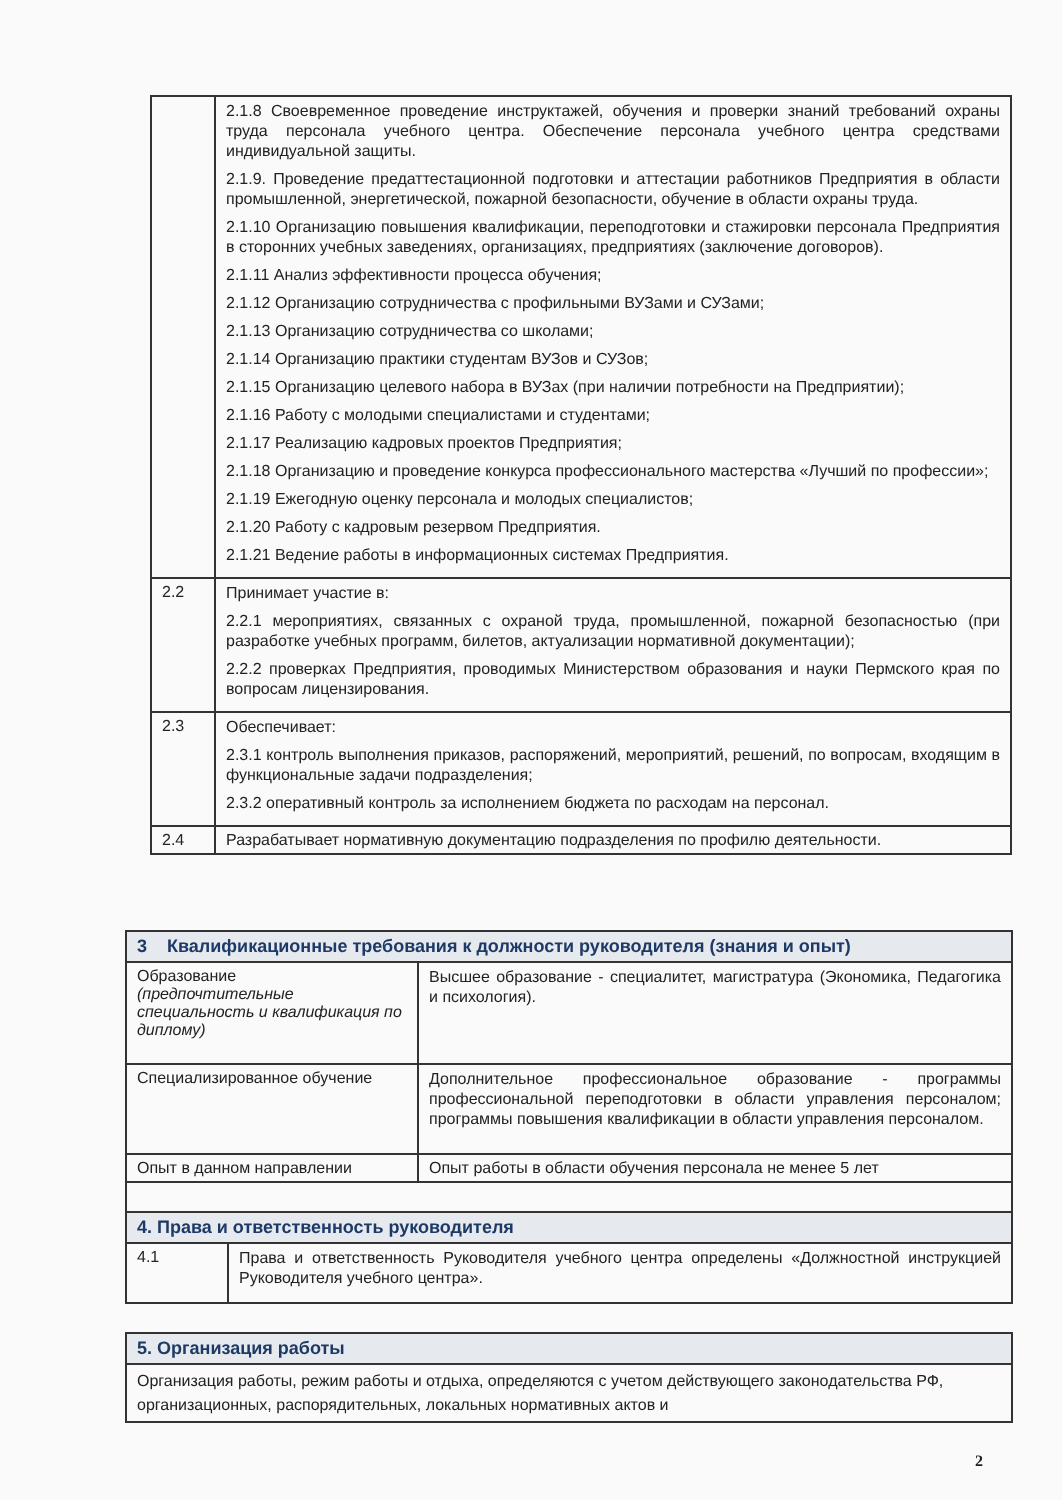| | 2.1.8 Своевременное проведение инструктажей, обучения и проверки знаний требований охраны труда персонала учебного центра. Обеспечение персонала учебного центра средствами индивидуальной защиты. 2.1.9. Проведение предаттестационной подготовки и аттестации работников Предприятия в области промышленной, энергетической, пожарной безопасности, обучение в области охраны труда. 2.1.10 Организацию повышения квалификации, переподготовки и стажировки персонала Предприятия в сторонних учебных заведениях, организациях, предприятиях (заключение договоров). 2.1.11 Анализ эффективности процесса обучения; 2.1.12 Организацию сотрудничества с профильными ВУЗами и СУЗами; 2.1.13 Организацию сотрудничества со школами; 2.1.14 Организацию практики студентам ВУЗов и СУЗов; 2.1.15 Организацию целевого набора в ВУЗах (при наличии потребности на Предприятии); 2.1.16 Работу с молодыми специалистами и студентами; 2.1.17 Реализацию кадровых проектов Предприятия; 2.1.18 Организацию и проведение конкурса профессионального мастерства «Лучший по профессии»; 2.1.19 Ежегодную оценку персонала и молодых специалистов; 2.1.20 Работу с кадровым резервом Предприятия. 2.1.21 Ведение работы в информационных системах Предприятия. |
| 2.2 | Принимает участие в: 2.2.1 мероприятиях, связанных с охраной труда, промышленной, пожарной безопасностью (при разработке учебных программ, билетов, актуализации нормативной документации); 2.2.2 проверках Предприятия, проводимых Министерством образования и науки Пермского края по вопросам лицензирования. |
| 2.3 | Обеспечивает: 2.3.1 контроль выполнения приказов, распоряжений, мероприятий, решений, по вопросам, входящим в функциональные задачи подразделения; 2.3.2 оперативный контроль за исполнением бюджета по расходам на персонал. |
| 2.4 | Разрабатывает нормативную документацию подразделения по профилю деятельности. |
| 3 Квалификационные требования к должности руководителя (знания и опыт) | |
| Образование (предпочтительные специальность и квалификация по диплому) | Высшее образование - специалитет, магистратура (Экономика, Педагогика и психология). |
| Специализированное обучение | Дополнительное профессиональное образование - программы профессиональной переподготовки в области управления персоналом; программы повышения квалификации в области управления персоналом. |
| Опыт в данном направлении | Опыт работы в области обучения персонала не менее 5 лет |
| 4. Права и ответственность руководителя | |
| / 4.1 / Права и ответственность Руководителя учебного центра определены «Должностной инструкцией Руководителя учебного центра». / | |
| 5. Организация работы | |
| Организация работы, режим работы и отдыха, определяются с учетом действующего законодательства РФ, организационных, распорядительных, локальных нормативных актов и | |
2